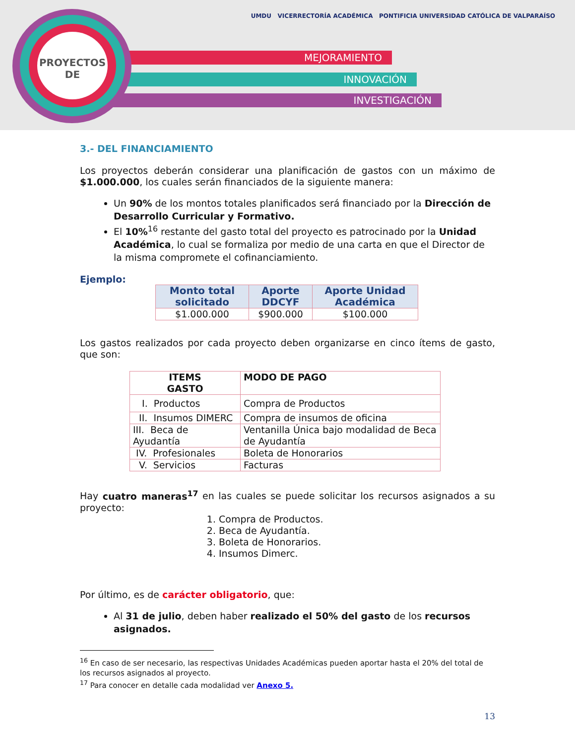MEJORAMIENTO
INNOVACIÓN
INVESTIGACIÓN
PROYECTOS
DE
UMDU VICERRECTORÍA ACADÉMICA PONTIFICIA UNIVERSIDAD CATÓLICA DE VALPARAÍSO
3.- DEL FINANCIAMIENTO
Los proyectos deberán considerar una planificación de gastos con un máximo de $1.000.000, los cuales serán financiados de la siguiente manera:
Un 90% de los montos totales planificados será financiado por la Dirección de Desarrollo Curricular y Formativo.
El 10%<sup>16</sup> restante del gasto total del proyecto es patrocinado por la Unidad Académica, lo cual se formaliza por medio de una carta en que el Director de la misma compromete el cofinanciamiento.
Ejemplo:
| Monto total solicitado | Aporte DDCYF | Aporte Unidad Académica |
| --- | --- | --- |
| $1.000.000 | $900.000 | $100.000 |
Los gastos realizados por cada proyecto deben organizarse en cinco ítems de gasto, que son:
| ITEMS GASTO | MODO DE PAGO |
| --- | --- |
| I. Productos | Compra de Productos |
| II. Insumos DIMERC | Compra de insumos de oficina |
| III. Beca de Ayudantía | Ventanilla Única bajo modalidad de Beca de Ayudantía |
| IV. Profesionales | Boleta de Honorarios |
| V. Servicios | Facturas |
Hay cuatro maneras<sup>17</sup> en las cuales se puede solicitar los recursos asignados a su proyecto:
1. Compra de Productos.
2. Beca de Ayudantía.
3. Boleta de Honorarios.
4. Insumos Dimerc.
Por último, es de carácter obligatorio, que:
Al 31 de julio, deben haber realizado el 50% del gasto de los recursos asignados.
<sup>16</sup> En caso de ser necesario, las respectivas Unidades Académicas pueden aportar hasta el 20% del total de
los recursos asignados al proyecto.
<sup>17</sup> Para conocer en detalle cada modalidad ver Anexo 5.
13